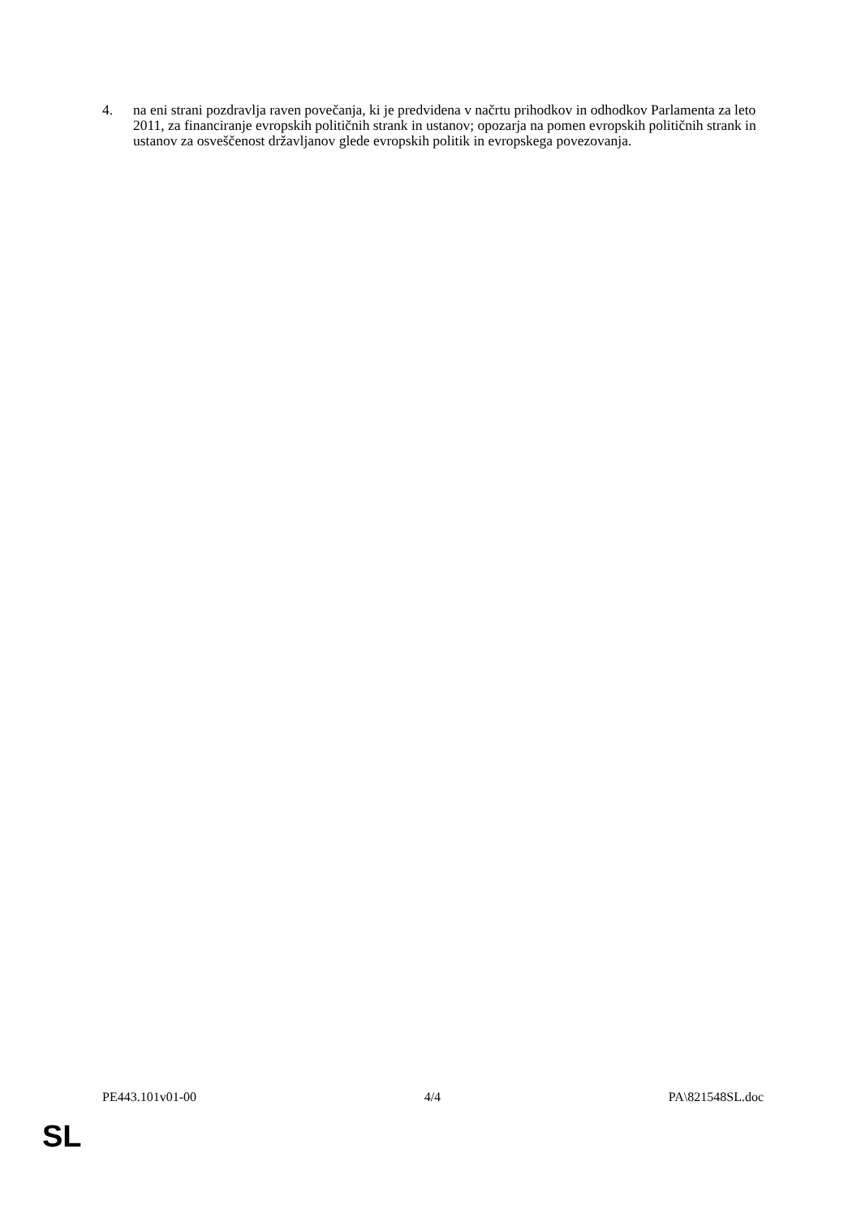4. na eni strani pozdravlja raven povečanja, ki je predvidena v načrtu prihodkov in odhodkov Parlamenta za leto 2011, za financiranje evropskih političnih strank in ustanov; opozarja na pomen evropskih političnih strank in ustanov za osveščenost državljanov glede evropskih politik in evropskega povezovanja.
PE443.101v01-00 4/4 PA\821548SL.doc
SL